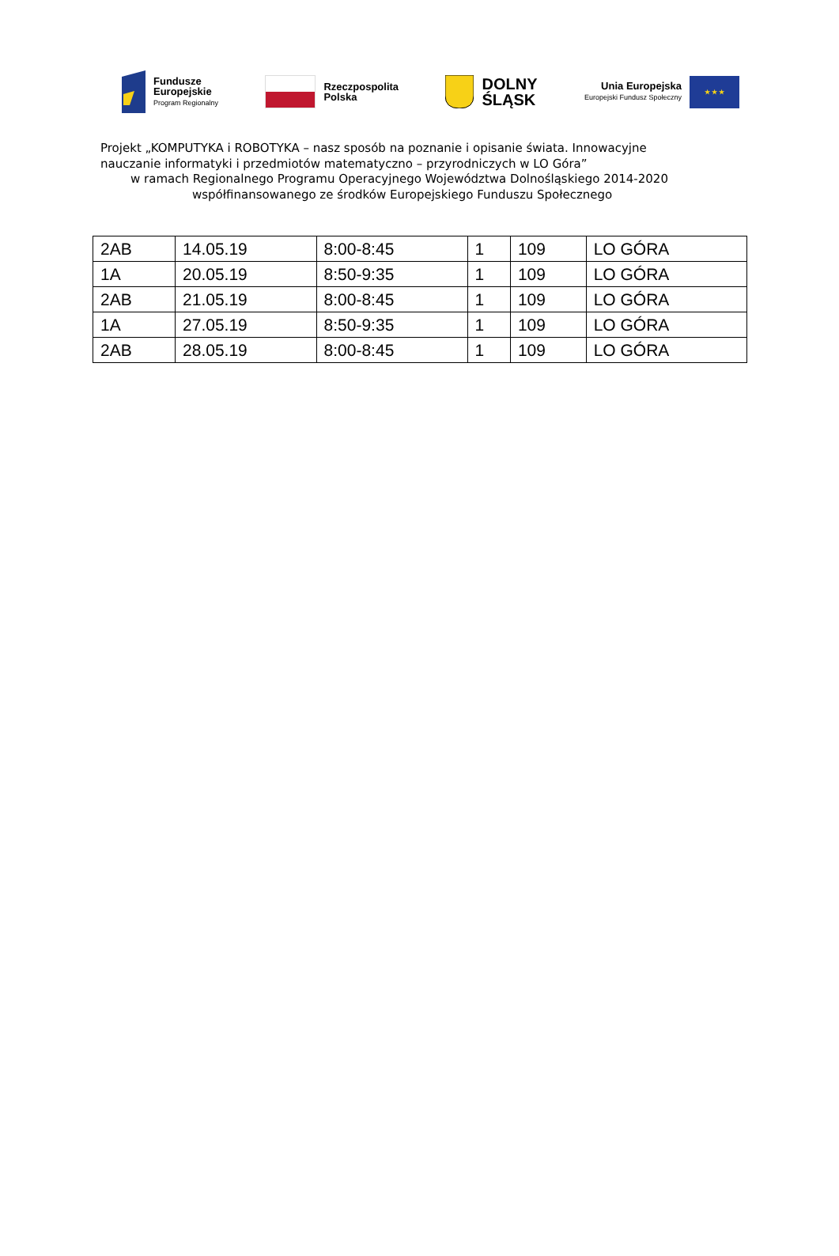Fundusze
Europejskie
Program Regionalny
Rzeczpospolita
Polska
DOLNY
ŚLĄSK
Unia Europejska
Europejski Fundusz Społeczny
★ ★ ★
Projekt „KOMPUTYKA i ROBOTYKA – nasz sposób na poznanie i opisanie świata. Innowacyjne
nauczanie informatyki i przedmiotów matematyczno – przyrodniczych w LO Góra”
w ramach Regionalnego Programu Operacyjnego Województwa Dolnośląskiego 2014-2020
współfinansowanego ze środków Europejskiego Funduszu Społecznego
| 2AB | 14.05.19 | 8:00-8:45 | 1 | 109 | LO GÓRA |
| 1A | 20.05.19 | 8:50-9:35 | 1 | 109 | LO GÓRA |
| 2AB | 21.05.19 | 8:00-8:45 | 1 | 109 | LO GÓRA |
| 1A | 27.05.19 | 8:50-9:35 | 1 | 109 | LO GÓRA |
| 2AB | 28.05.19 | 8:00-8:45 | 1 | 109 | LO GÓRA |